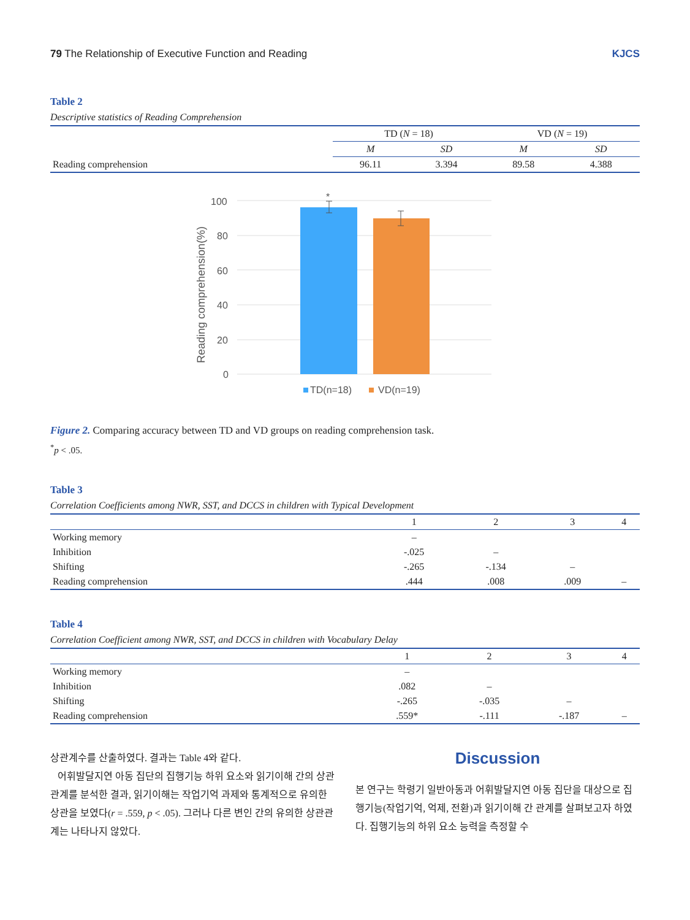79 The Relationship of Executive Function and Reading KJCS
Table 2
Descriptive statistics of Reading Comprehension
| | TD ( N = 18) | | VD ( N = 19) | |
| --- | --- | --- | --- | --- |
| | M | SD | M | SD |
| Reading comprehension | 96.11 | 3.394 | 89.58 | 4.388 |
100
80
60
40
20
0
Reading comprehension(%)
*
TD(n=18)
VD(n=19)
Figure 2. Comparing accuracy between TD and VD groups on reading comprehension task.
<sup>*</sup> p < .05.
Table 3
Correlation Coefficients among NWR, SST, and DCCS in children with Typical Development
| | 1 | 2 | 3 | 4 |
| --- | --- | --- | --- | --- |
| Working memory | – | | | |
| Inhibition | -.025 | – | | |
| Shifting | -.265 | -.134 | – | |
| Reading comprehension | .444 | .008 | .009 | – |
Table 4
Correlation Coefficient among NWR, SST, and DCCS in children with Vocabulary Delay
| | 1 | 2 | 3 | 4 |
| --- | --- | --- | --- | --- |
| Working memory | – | | | |
| Inhibition | .082 | – | | |
| Shifting | -.265 | -.035 | – | |
| Reading comprehension | .559* | -.111 | -.187 | – |
상관계수를 산출하였다. 결과는 Table 4와 같다.
어휘발달지연 아동 집단의 집행기능 하위 요소와 읽기이해 간의 상관관계를 분석한 결과, 읽기이해는 작업기억 과제와 통계적으로 유의한 상관을 보였다(r = .559, p < .05). 그러나 다른 변인 간의 유의한 상관관계는 나타나지 않았다.
Discussion
본 연구는 학령기 일반아동과 어휘발달지연 아동 집단을 대상으로 집행기능(작업기억, 억제, 전환)과 읽기이해 간 관계를 살펴보고자 하였다. 집행기능의 하위 요소 능력을 측정할 수